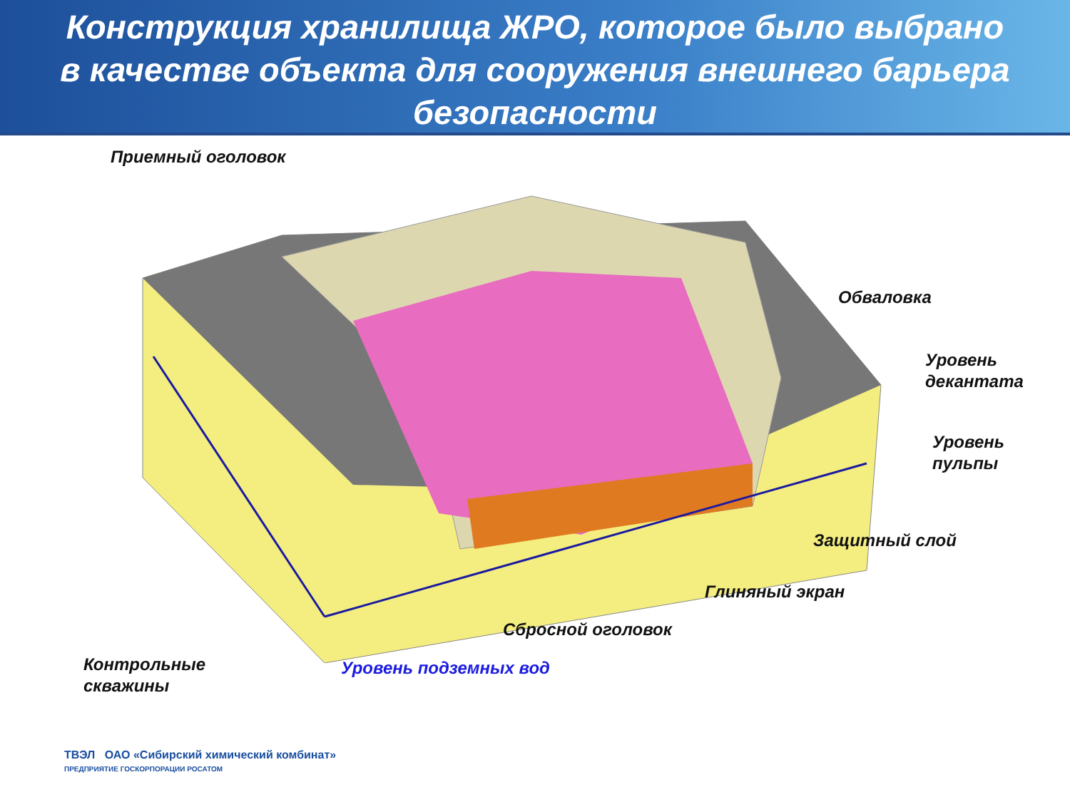Конструкция хранилища ЖРО, которое было выбрано
в качестве объекта для сооружения внешнего барьера
безопасности
Приемный оголовок
Обваловка
Уровень
декантата
Уровень
пульпы
Защитный слой
Глиняный экран
Сбросной оголовок
Контрольные
скважины
Уровень подземных вод
ТВЭЛ ОАО «Сибирский химический комбинат»
ПРЕДПРИЯТИЕ ГОСКОРПОРАЦИИ РОСАТОМ